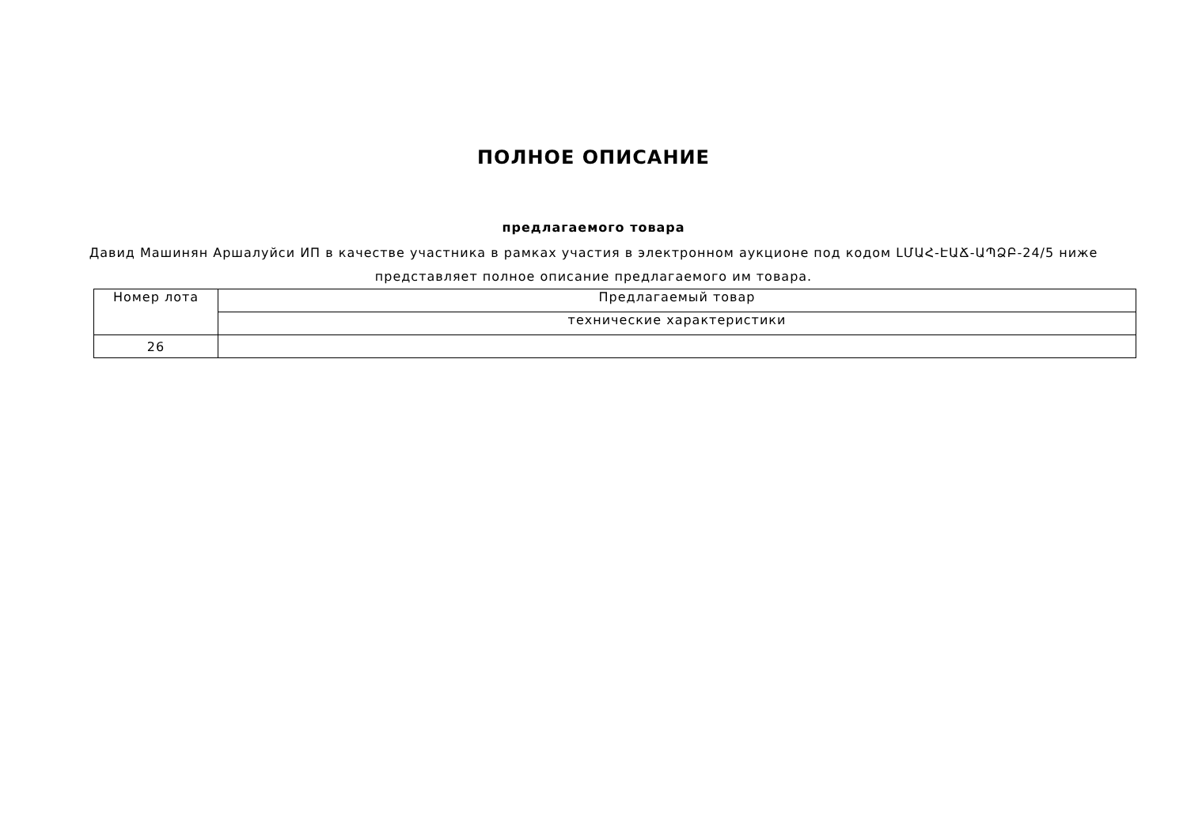ПОЛНОЕ ОПИСАНИЕ
предлагаемого товара
Давид Машинян Аршалуйси ИП в качестве участника в рамках участия в электронном аукционе под кодом ԼՄԱՀ-ԷԱՃ-ԱՊՁԲ-24/5 ниже представляет полное описание предлагаемого им товара.
| Номер лота | Предлагаемый товар |
| --- | --- |
| | технические характеристики |
| 26 | |